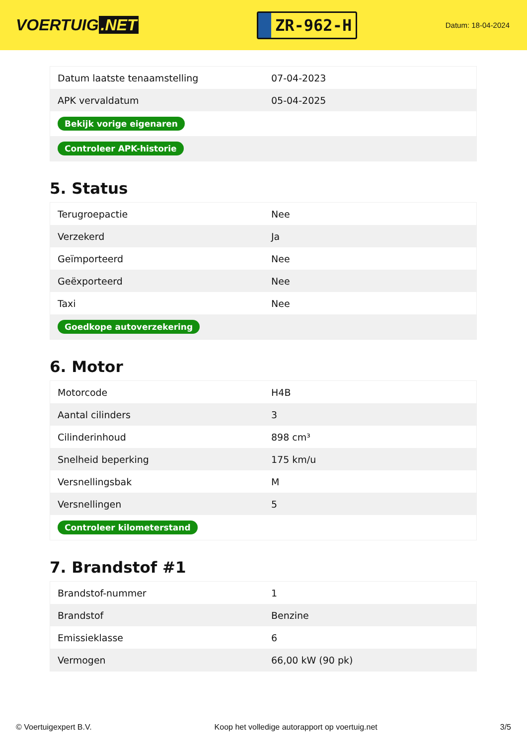VOERTUIG.NET
ZR-962-H
Datum: 18-04-2024
| Datum laatste tenaamstelling | 07-04-2023 |
| APK vervaldatum | 05-04-2025 |
| Bekijk vorige eigenaren | |
| Controleer APK-historie | |
5. Status
| Terugroepactie | Nee |
| Verzekerd | Ja |
| Geïmporteerd | Nee |
| Geëxporteerd | Nee |
| Taxi | Nee |
| Goedkope autoverzekering | |
6. Motor
| Motorcode | H4B |
| Aantal cilinders | 3 |
| Cilinderinhoud | 898 cm³ |
| Snelheid beperking | 175 km/u |
| Versnellingsbak | M |
| Versnellingen | 5 |
| Controleer kilometerstand | |
7. Brandstof #1
| Brandstof-nummer | 1 |
| Brandstof | Benzine |
| Emissieklasse | 6 |
| Vermogen | 66,00 kW (90 pk) |
© Voertuigexpert B.V. Koop het volledige autorapport op voertuig.net 3/5